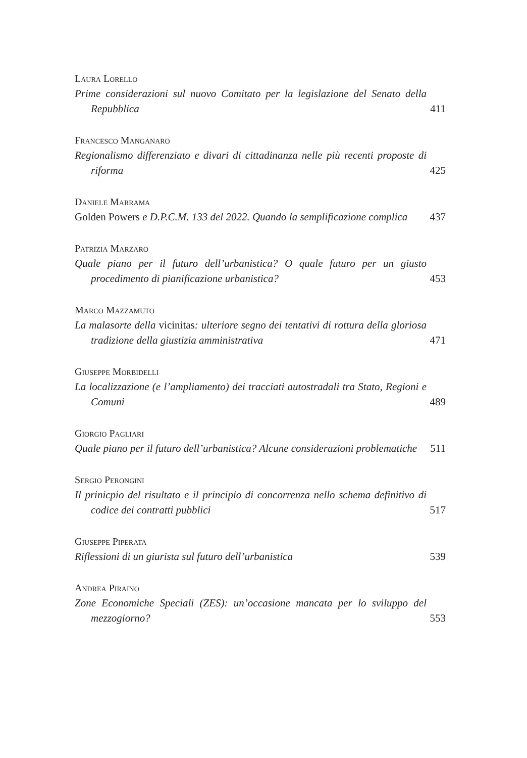Laura Lorello
Prime considerazioni sul nuovo Comitato per la legislazione del Senato della Repubblica
411
Francesco Manganaro
Regionalismo differenziato e divari di cittadinanza nelle più recenti proposte di riforma
425
Daniele Marrama
Golden Powers e D.P.C.M. 133 del 2022. Quando la semplificazione complica
437
Patrizia Marzaro
Quale piano per il futuro dell’urbanistica? O quale futuro per un giusto procedimento di pianificazione urbanistica?
453
Marco Mazzamuto
La malasorte della vicinitas: ulteriore segno dei tentativi di rottura della gloriosa tradizione della giustizia amministrativa
471
Giuseppe Morbidelli
La localizzazione (e l’ampliamento) dei tracciati autostradali tra Stato, Regioni e Comuni
489
Giorgio Pagliari
Quale piano per il futuro dell’urbanistica? Alcune considerazioni problematiche
511
Sergio Perongini
Il prinicpio del risultato e il principio di concorrenza nello schema definitivo di codice dei contratti pubblici
517
Giuseppe Piperata
Riflessioni di un giurista sul futuro dell’urbanistica
539
Andrea Piraino
Zone Economiche Speciali (ZES): un’occasione mancata per lo sviluppo del mezzogiorno?
553